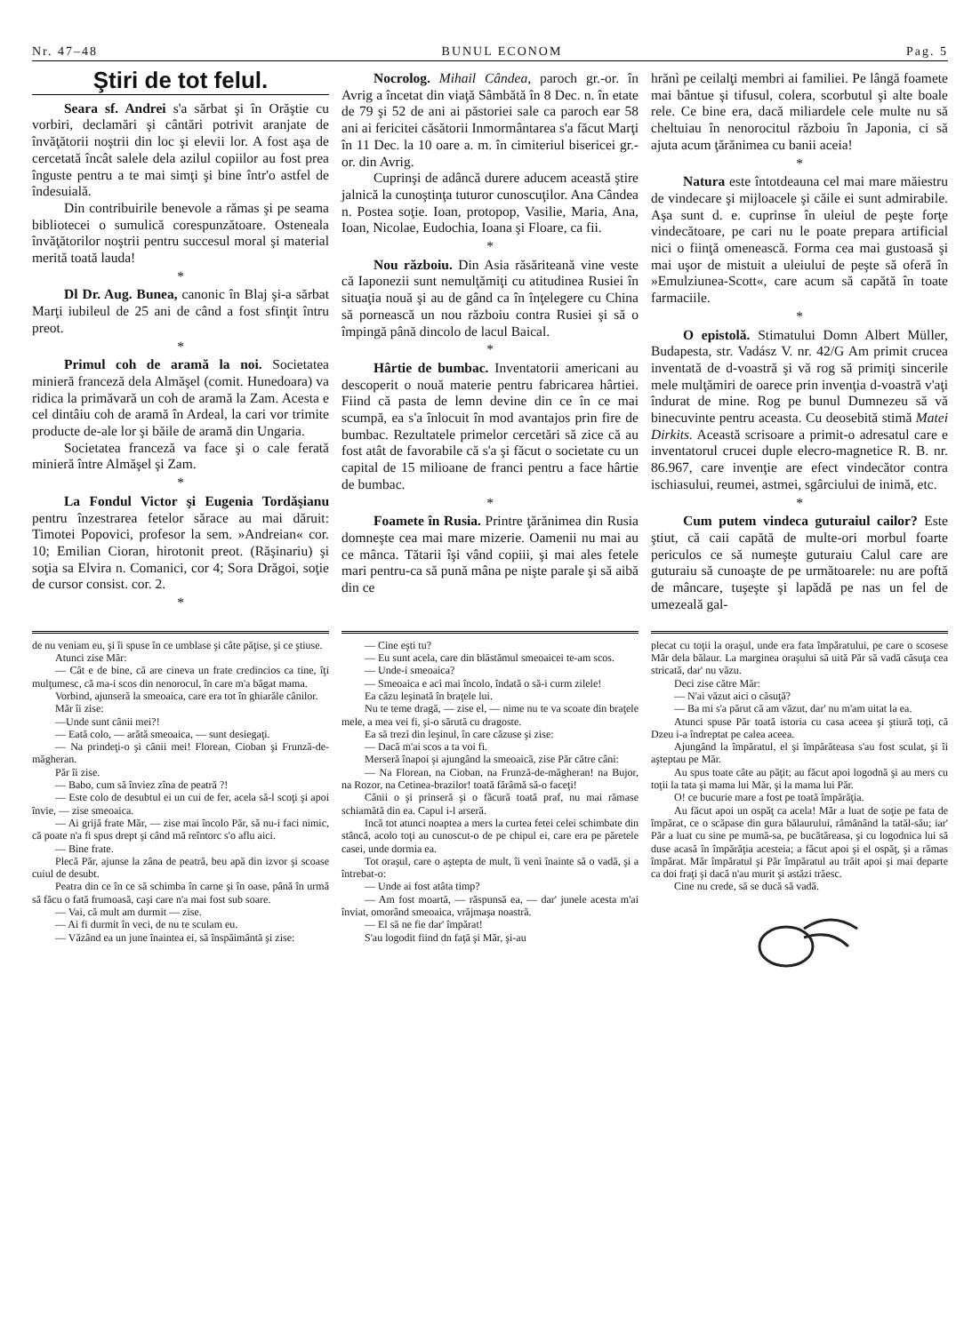Nr. 47–48 BUNUL ECONOM Pag. 5
Ştiri de tot felul.
Seara sf. Andrei s'a sărbat şi în Orăştie cu vorbiri, declamări şi cântări potrivit aranjate de învăţătorii noştrii din loc şi elevii lor. A fost aşa de cercetată încât salele dela azilul copiilor au fost prea înguste pentru a te mai simţi şi bine într'o astfel de îndesuială.
Din contribuirile benevole a rămas şi pe seama bibliotecei o sumulică corespunzătoare. Osteneala învăţătorilor noştrii pentru succesul moral şi material merită toată lauda!
*
Dl Dr. Aug. Bunea, canonic în Blaj şi-a sărbat Marţi iubileul de 25 ani de când a fost sfinţit întru preot.
*
Primul coh de aramă la noi. Societatea minieră franceză dela Almăşel (comit. Hunedoara) va ridica la primăvară un coh de aramă la Zam. Acesta e cel dintâiu coh de aramă în Ardeal, la cari vor trimite producte de-ale lor şi băile de aramă din Ungaria.
Societatea franceză va face şi o cale ferată minieră între Almăşel şi Zam.
*
La Fondul Victor şi Eugenia Tordăşianu pentru înzestrarea fetelor sărace au mai dăruit: Timotei Popovici, profesor la sem. »Andreian« cor. 10; Emilian Cioran, hirotonit preot. (Răşinariu) şi soţia sa Elvira n. Comanici, cor 4; Sora Drăgoi, soţie de cursor consist. cor. 2.
*
Nocrolog. Mihail Cândea, paroch gr.-or. în Avrig a încetat din viaţă Sâmbătă în 8 Dec. n. în etate de 79 şi 52 de ani ai păstoriei sale ca paroch ear 58 ani ai fericitei căsătorii Inmormântarea s'a făcut Marţi în 11 Dec. la 10 oare a. m. în cimiteriul bisericei gr.-or. din Avrig.
Cuprinşi de adâncă durere aducem această ştire jalnică la cunoştinţa tuturor cunoscuţilor. Ana Cândea n. Postea soţie. Ioan, protopop, Vasilie, Maria, Ana, Ioan, Nicolae, Eudochia, Ioana şi Floare, ca fii.
*
Nou războiu. Din Asia răsăriteană vine veste că Iaponezii sunt nemulţămiţi cu atitudinea Rusiei în situaţia nouă şi au de gând ca în înţelegere cu China să pornească un nou războiu contra Rusiei şi să o împingă până dincolo de lacul Baical.
*
Hârtie de bumbac. Inventatorii americani au descoperit o nouă materie pentru fabricarea hârtiei. Fiind că pasta de lemn devine din ce în ce mai scumpă, ea s'a înlocuit în mod avantajos prin fire de bumbac. Rezultatele primelor cercetări să zice că au fost atât de favorabile că s'a şi făcut o societate cu un capital de 15 milioane de franci pentru a face hârtie de bumbac.
*
Foamete în Rusia. Printre ţărănimea din Rusia domneşte cea mai mare mizerie. Oamenii nu mai au ce mânca. Tătarii îşi vând copiii, şi mai ales fetele mari pentru-ca să pună mâna pe nişte parale şi să aibă din ce
hrănì pe ceilalţi membri ai familiei. Pe lângă foamete mai bântue şi tifusul, colera, scorbutul şi alte boale rele. Ce bine era, dacă miliardele cele multe nu să cheltuiau în nenorocitul războiu în Japonia, ci să ajuta acum ţărănimea cu banii aceia!
*
Natura este întotdeauna cel mai mare măiestru de vindecare şi mijloacele şi căile ei sunt admirabile. Aşa sunt d. e. cuprinse în uleiul de peşte forţe vindecătoare, pe cari nu le poate prepara artificial nici o fiinţă omenească. Forma cea mai gustoasă şi mai uşor de mistuit a uleiului de peşte să oferă în »Emulziunea-Scott«, care acum să capătă în toate farmaciile.
*
O epistolă. Stimatului Domn Albert Müller, Budapesta, str. Vadász V. nr. 42/G Am primit crucea inventată de d-voastră şi vă rog să primiţi sincerile mele mulţămiri de oarece prin invenţia d-voastră v'aţi îndurat de mine. Rog pe bunul Dumnezeu să vă binecuvinte pentru aceasta. Cu deosebită stimă Matei Dirkits. Această scrisoare a primit-o adresatul care e inventatorul crucei duple elecro-magnetice R. B. nr. 86.967, care invenţie are efect vindecător contra ischiasului, reumei, astmei, sgârciului de inimă, etc.
*
Cum putem vindeca guturaiul cailor? Este ştiut, că caii capătă de multe-ori morbul foarte periculos ce să numeşte guturaiu Calul care are guturaiu să cunoaşte de pe următoarele: nu are poftă de mâncare, tuşeşte şi lapădă pe nas un fel de umezeală gal-
de nu veniam eu, şi îi spuse în ce umblase şi câte păţise, şi ce ştiuse.
Atunci zise Măr:
— Cât e de bine, că are cineva un frate credincios ca tine, îţi mulţumesc, că ma-i scos din nenorocul, în care m'a băgat mama.
Vorbind, ajunseră la smeoaica, care era tot în ghiarăle cânilor.
Măr îi zise:
—Unde sunt cânii mei?!
— Eată colo, — arătă smeoaica, — sunt desiegaţi.
— Na prindeţi-o şi cânii mei! Florean, Cioban şi Frunză-de-măgheran.
Păr îi zise.
— Babo, cum să înviez zîna de peatră ?!
— Este colo de desubtul ei un cui de fer, acela să-l scoţi şi apoi învie, — zise smeoaica.
— Ai grijă frate Măr, — zise mai încolo Păr, să nu-i faci nimic, că poate n'a fi spus drept şi când mă reîntorc s'o aflu aici.
— Bine frate.
Plecă Păr, ajunse la zâna de peatră, beu apă din izvor şi scoase cuiul de desubt.
Peatra din ce în ce să schimba în carne şi în oase, până în urmă să făcu o fată frumoasă, caşi care n'a mai fost sub soare.
— Vai, că mult am durmit — zise.
— Ai fi durmit în veci, de nu te sculam eu.
— Văzând ea un june înaintea ei, să înspăimântă şi zise:
— Cine eşti tu?
— Eu sunt acela, care din blăstămul smeoaicei te-am scos.
— Unde-i smeoaica?
— Smeoaica e acì mai încolo, îndată o să-i curm zilele!
Ea căzu leşinată în braţele lui.
Nu te teme dragă, — zise el, — nime nu te va scoate din braţele mele, a mea vei fi, şi-o sărută cu dragoste.
Ea să trezì din leşinul, în care căzuse şi zise:
— Dacă m'ai scos a ta voi fi.
Merseră înapoi şi ajungând la smeoaică, zise Păr către câni:
— Na Florean, na Cioban, na Frunză-de-măgheran! na Bujor, na Rozor, na Cetinea-brazilor! toată fărâmă să-o faceţi!
Cânii o şi prinseră şi o făcură toată praf, nu mai rămase schiamătă din ea. Capul i-l arseră.
Incă tot atunci noaptea a mers la curtea fetei celei schimbate din stâncă, acolo toţi au cunoscut-o de pe chipul ei, care era pe păretele casei, unde dormia ea.
Tot oraşul, care o aştepta de mult, îi venì înainte să o vadă, şi a întrebat-o:
— Unde ai fost atâta timp?
— Am fost moartă, — răspunsă ea, — dar' junele acesta m'ai înviat, omorând smeoaica, vrăjmaşa noastră.
— El să ne fie dar' împărat!
S'au logodit fiind dn faţă şi Măr, şi-au
plecat cu toţii la oraşul, unde era fata împăratului, pe care o scosese Măr dela bălaur. La marginea oraşului să uită Păr să vadă căsuţa cea stricată, dar' nu văzu.
Deci zise către Măr:
— N'ai văzut aici o căsuţă?
— Ba mi s'a părut că am văzut, dar' nu m'am uitat la ea.
Atunci spuse Păr toată istoria cu casa aceea şi ştiură toţi, că Dzeu i-a îndreptat pe calea aceea.
Ajungând la împăratul, el şi împărăteasa s'au fost sculat, şi îi aşteptau pe Măr.
Au spus toate câte au păţit; au făcut apoi logodnă şi au mers cu toţii la tata şi mama lui Măr, şi la mama lui Păr.
O! ce bucurie mare a fost pe toată împărăţia.
Au făcut apoi un ospăţ ca acela! Măr a luat de soţie pe fata de împărat, ce o scăpase din gura bălaurului, rămânând la tatăl-său; iar' Păr a luat cu sine pe mumă-sa, pe bucătăreasa, şi cu logodnica lui să duse acasă în împărăţia acesteia; a făcut apoi şi el ospăţ, şi a rămas împărat. Măr împăratul şi Păr împăratul au trăit apoi şi mai departe ca doi fraţi şi dacă n'au murit şi astăzi trăesc.
Cine nu crede, să se ducă să vadă.